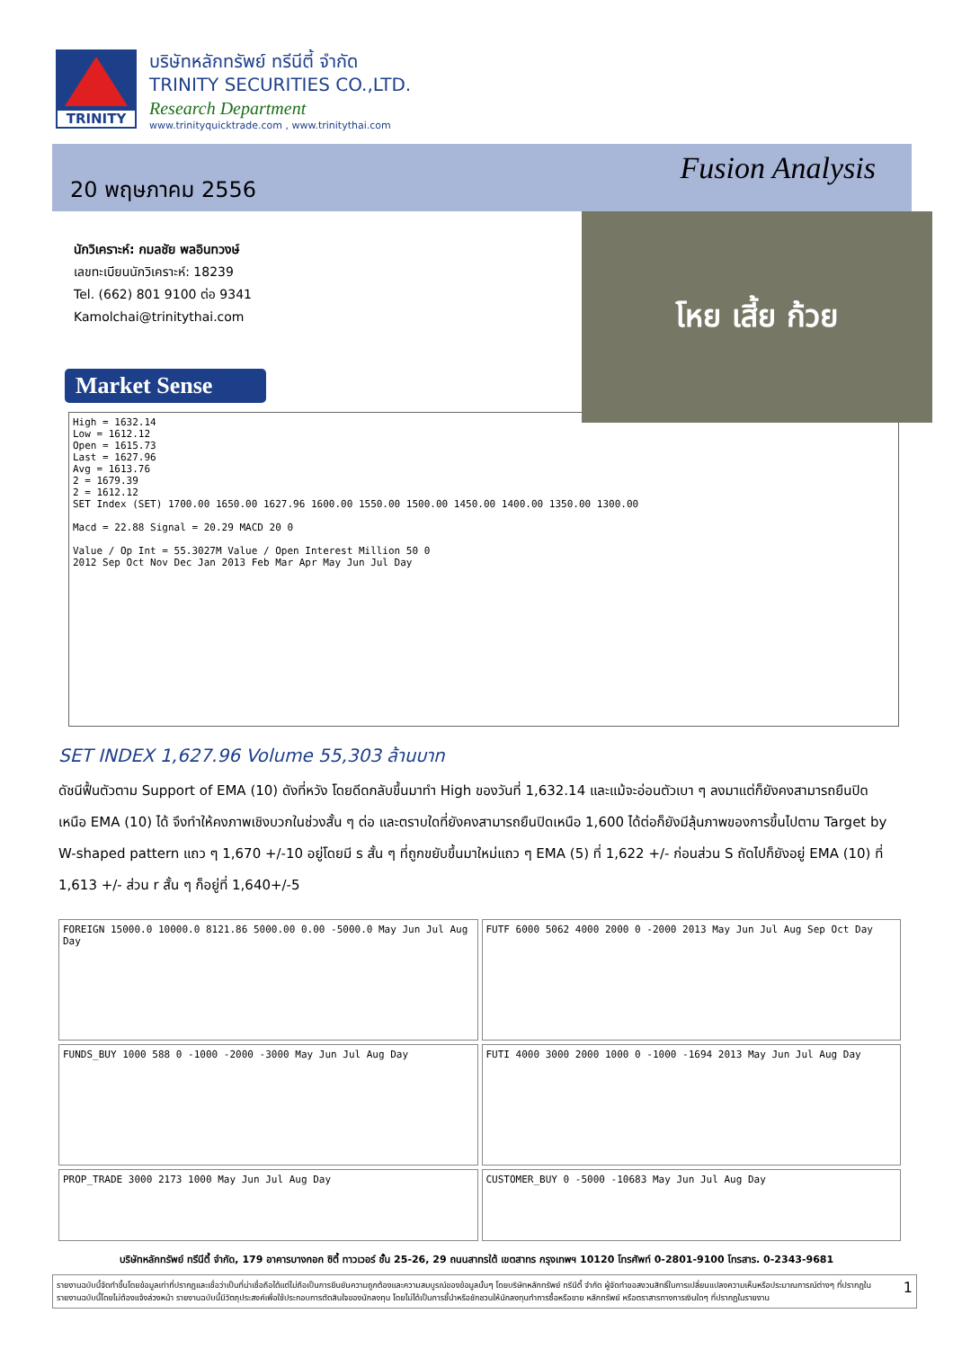TRINITY
บริษัทหลักทรัพย์ ทรีนีตี้ จำกัด
TRINITY SECURITIES CO.,LTD.
Research Department
www.trinityquicktrade.com , www.trinitythai.com
20 พฤษภาคม 2556 Fusion Analysis
นักวิเคราะห์: กมลชัย พลอินทวงษ์
เลขทะเบียนนักวิเคราะห์: 18239
Tel. (662) 801 9100 ต่อ 9341
Kamolchai@trinitythai.com
โหย เสี้ย ก้วย
Market Sense
High = 1632.14
Low = 1612.12
Open = 1615.73
Last = 1627.96
Avg = 1613.76
2 = 1679.39
2 = 1612.12
SET Index (SET) 1700.00 1650.00 1627.96 1600.00 1550.00 1500.00 1450.00 1400.00 1350.00 1300.00
Macd = 22.88 Signal = 20.29 MACD 20 0
Value / Op Int = 55.3027M Value / Open Interest Million 50 0
2012 Sep Oct Nov Dec Jan 2013 Feb Mar Apr May Jun Jul Day
SET INDEX 1,627.96 Volume 55,303 ล้านบาท
ดัชนีฟื้นตัวตาม Support of EMA (10) ดังที่หวัง โดยดีดกลับขึ้นมาทำ High ของวันที่ 1,632.14 และแม้จะอ่อนตัวเบา ๆ ลงมาแต่ก็ยังคงสามารถยืนปิดเหนือ EMA (10) ได้ จึงทำให้คงภาพเชิงบวกในช่วงสั้น ๆ ต่อ และตราบใดที่ยังคงสามารถยืนปิดเหนือ 1,600 ได้ต่อก็ยังมีลุ้นภาพของการขึ้นไปตาม Target by W-shaped pattern แถว ๆ 1,670 +/-10 อยู่โดยมี s สั้น ๆ ที่ถูกขยับขึ้นมาใหม่แถว ๆ EMA (5) ที่ 1,622 +/- ก่อนส่วน S ถัดไปก็ยังอยู่ EMA (10) ที่ 1,613 +/- ส่วน r สั้น ๆ ก็อยู่ที่ 1,640+/-5
FOREIGN 15000.0 10000.0 8121.86 5000.00 0.00 -5000.0 May Jun Jul Aug Day
FUTF 6000 5062 4000 2000 0 -2000 2013 May Jun Jul Aug Sep Oct Day
FUNDS_BUY 1000 588 0 -1000 -2000 -3000 May Jun Jul Aug Day
FUTI 4000 3000 2000 1000 0 -1000 -1694 2013 May Jun Jul Aug Day
PROP_TRADE 3000 2173 1000 May Jun Jul Aug Day
CUSTOMER_BUY 0 -5000 -10683 May Jun Jul Aug Day
บริษัทหลักทรัพย์ ทรีนีตี้ จำกัด, 179 อาคารบางกอก ซิตี้ ทาวเวอร์ ชั้น 25-26, 29 ถนนสาทรใต้ เขตสาทร กรุงเทพฯ 10120 โทรศัพท์ 0-2801-9100 โทรสาร. 0-2343-9681
รายงานฉบับนี้จัดทำขึ้นโดยข้อมูลเท่าที่ปรากฏและเชื่อว่าเป็นที่น่าเชื่อถือได้แต่ไม่ถือเป็นการยืนยันความถูกต้องและความสมบูรณ์ของข้อมูลนั้นๆ โดยบริษัทหลักทรัพย์ ทรีนีตี้ จำกัด ผู้จัดทำขอสงวนสิทธิ์ในการเปลี่ยนแปลงความเห็นหรือประมาณการณ์ต่างๆ ที่ปรากฏในรายงานฉบับนี้โดยไม่ต้องแจ้งล่วงหน้า รายงานฉบับนี้มีวัตถุประสงค์เพื่อใช้ประกอบการตัดสินใจของนักลงทุน โดยไม่ได้เป็นการชี้นำหรือชักชวนให้นักลงทุนทำการซื้อหรือขาย หลักทรัพย์ หรือตราสารทางการเงินใดๆ ที่ปรากฏในรายงาน 1